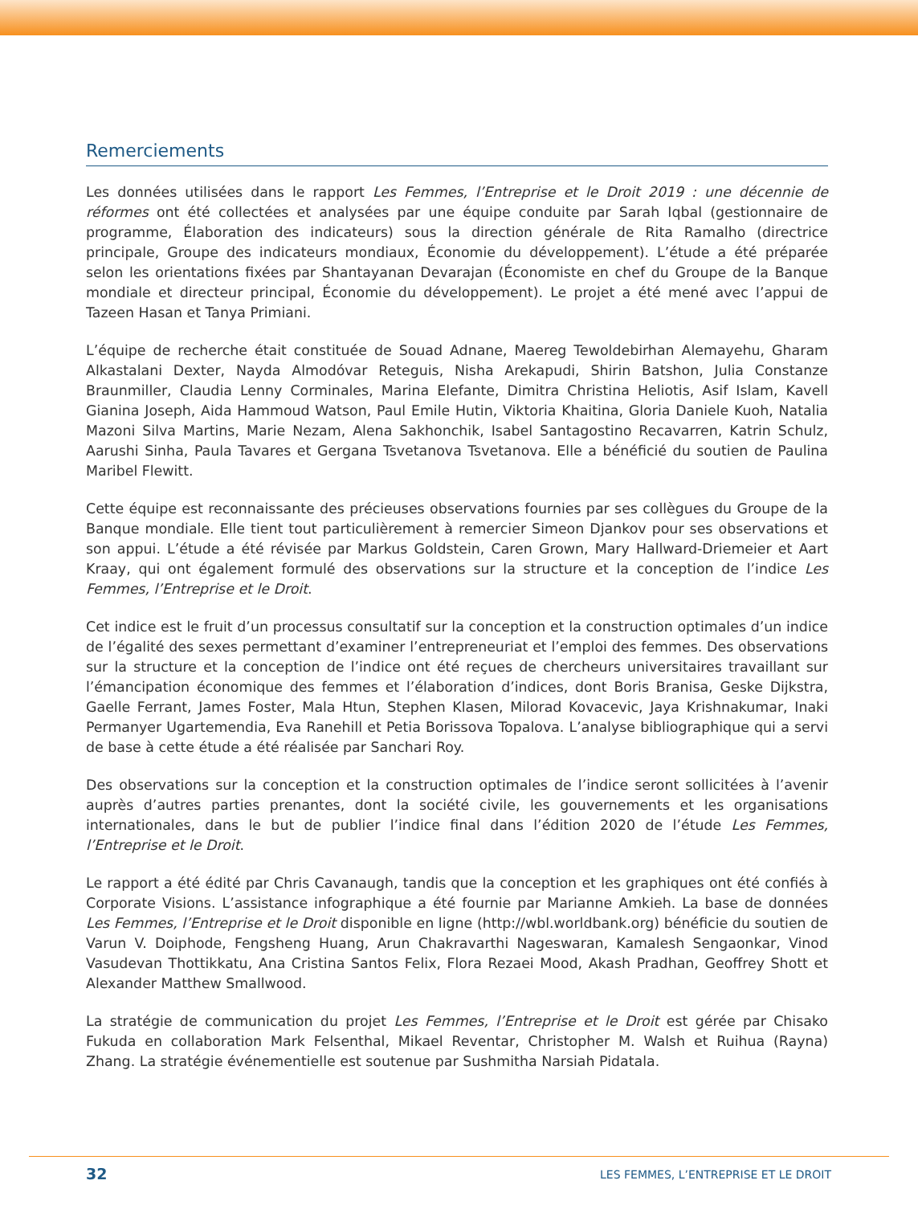Remerciements
Les données utilisées dans le rapport Les Femmes, l’Entreprise et le Droit 2019 : une décennie de réformes ont été collectées et analysées par une équipe conduite par Sarah Iqbal (gestionnaire de programme, Élaboration des indicateurs) sous la direction générale de Rita Ramalho (directrice principale, Groupe des indicateurs mondiaux, Économie du développement). L’étude a été préparée selon les orientations fixées par Shantayanan Devarajan (Économiste en chef du Groupe de la Banque mondiale et directeur principal, Économie du développement). Le projet a été mené avec l’appui de Tazeen Hasan et Tanya Primiani.
L’équipe de recherche était constituée de Souad Adnane, Maereg Tewoldebirhan Alemayehu, Gharam Alkastalani Dexter, Nayda Almodóvar Reteguis, Nisha Arekapudi, Shirin Batshon, Julia Constanze Braunmiller, Claudia Lenny Corminales, Marina Elefante, Dimitra Christina Heliotis, Asif Islam, Kavell Gianina Joseph, Aida Hammoud Watson, Paul Emile Hutin, Viktoria Khaitina, Gloria Daniele Kuoh, Natalia Mazoni Silva Martins, Marie Nezam, Alena Sakhonchik, Isabel Santagostino Recavarren, Katrin Schulz, Aarushi Sinha, Paula Tavares et Gergana Tsvetanova Tsvetanova. Elle a bénéficié du soutien de Paulina Maribel Flewitt.
Cette équipe est reconnaissante des précieuses observations fournies par ses collègues du Groupe de la Banque mondiale. Elle tient tout particulièrement à remercier Simeon Djankov pour ses observations et son appui. L’étude a été révisée par Markus Goldstein, Caren Grown, Mary Hallward-Driemeier et Aart Kraay, qui ont également formulé des observations sur la structure et la conception de l’indice Les Femmes, l’Entreprise et le Droit.
Cet indice est le fruit d’un processus consultatif sur la conception et la construction optimales d’un indice de l’égalité des sexes permettant d’examiner l’entrepreneuriat et l’emploi des femmes. Des observations sur la structure et la conception de l’indice ont été reçues de chercheurs universitaires travaillant sur l’émancipation économique des femmes et l’élaboration d’indices, dont Boris Branisa, Geske Dijkstra, Gaelle Ferrant, James Foster, Mala Htun, Stephen Klasen, Milorad Kovacevic, Jaya Krishnakumar, Inaki Permanyer Ugartemendia, Eva Ranehill et Petia Borissova Topalova. L’analyse bibliographique qui a servi de base à cette étude a été réalisée par Sanchari Roy.
Des observations sur la conception et la construction optimales de l’indice seront sollicitées à l’avenir auprès d’autres parties prenantes, dont la société civile, les gouvernements et les organisations internationales, dans le but de publier l’indice final dans l’édition 2020 de l’étude Les Femmes, l’Entreprise et le Droit.
Le rapport a été édité par Chris Cavanaugh, tandis que la conception et les graphiques ont été confiés à Corporate Visions. L’assistance infographique a été fournie par Marianne Amkieh. La base de données Les Femmes, l’Entreprise et le Droit disponible en ligne (http://wbl.worldbank.org) bénéficie du soutien de Varun V. Doiphode, Fengsheng Huang, Arun Chakravarthi Nageswaran, Kamalesh Sengaonkar, Vinod Vasudevan Thottikkatu, Ana Cristina Santos Felix, Flora Rezaei Mood, Akash Pradhan, Geoffrey Shott et Alexander Matthew Smallwood.
La stratégie de communication du projet Les Femmes, l’Entreprise et le Droit est gérée par Chisako Fukuda en collaboration Mark Felsenthal, Mikael Reventar, Christopher M. Walsh et Ruihua (Rayna) Zhang. La stratégie événementielle est soutenue par Sushmitha Narsiah Pidatala.
32 LES FEMMES, L’ENTREPRISE ET LE DROIT